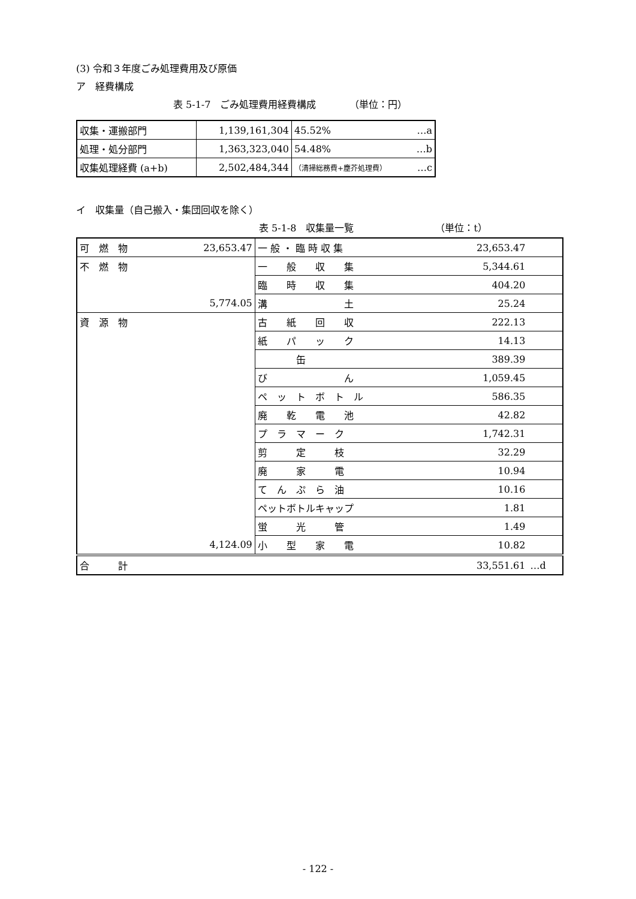(3) 令和３年度ごみ処理費用及び原価
ア　経費構成
表 5-1-7　ごみ処理費用経費構成　　　　（単位：円）
| 収集・運搬部門 | 1,139,161,304 | 45.52% …a |
| 処理・処分部門 | 1,363,323,040 | 54.48% …b |
| 収集処理経費 (a+b) | 2,502,484,344 | （清掃総務費+塵芥処理費） …c |
イ　収集量（自己搬入・集団回収を除く）
表 5-1-8　収集量一覧　　　　　　　　　（単位：t）
| 可 燃 物 | 23,653.47 | 一 般 ・ 臨 時 収 集 | 23,653.47 | |
| 不 燃 物 | | 一 般 収 集 | 5,344.61 | |
| | | 臨 時 収 集 | 404.20 | |
| | 5,774.05 | 溝 土 | 25.24 | |
| 資 源 物 | | 古 紙 回 収 | 222.13 | |
| | | 紙 パ ッ ク | 14.13 | |
| | | 缶 | 389.39 | |
| | | び ん | 1,059.45 | |
| | | ペ ッ ト ボ ト ル | 586.35 | |
| | | 廃 乾 電 池 | 42.82 | |
| | | プ ラ マ ー ク | 1,742.31 | |
| | | 剪 定 枝 | 32.29 | |
| | | 廃 家 電 | 10.94 | |
| | | て ん ぷ ら 油 | 10.16 | |
| | | ペットボトルキャップ | 1.81 | |
| | | 蛍 光 管 | 1.49 | |
| | 4,124.09 | 小 型 家 電 | 10.82 | |
| 合 計 | | | 33,551.61 | …d |
- 122 -